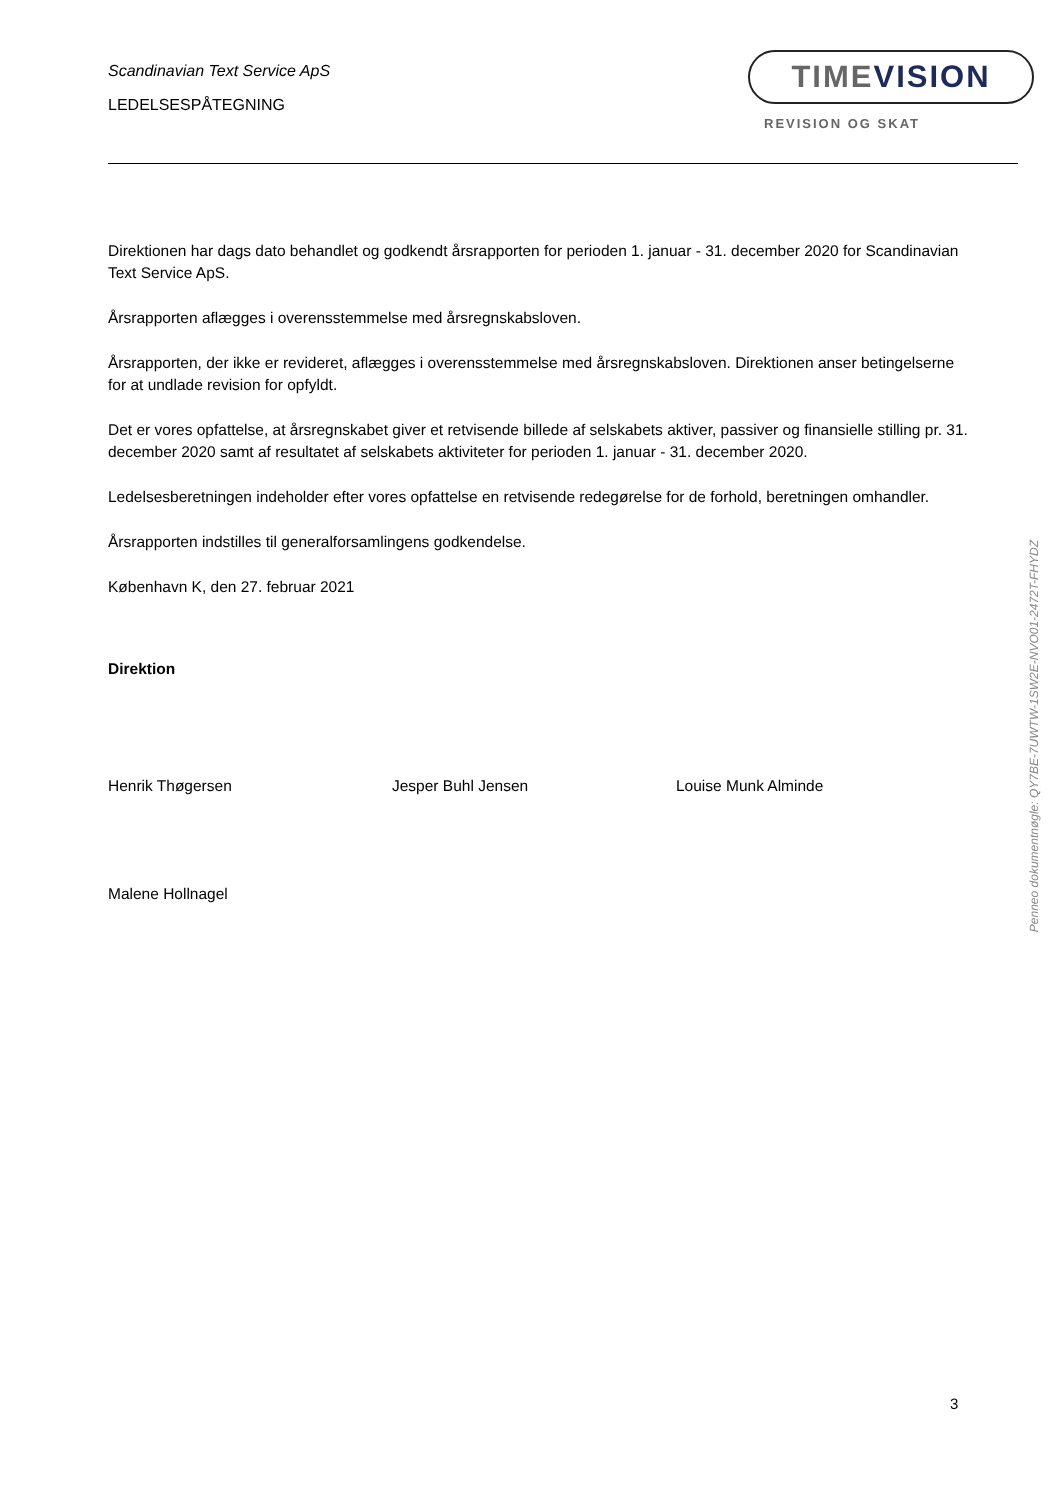Scandinavian Text Service ApS
LEDELSESPÅTEGNING
TIMEVISION
REVISION OG SKAT
Direktionen har dags dato behandlet og godkendt årsrapporten for perioden 1. januar - 31. december 2020 for Scandinavian Text Service ApS.
Årsrapporten aflægges i overensstemmelse med årsregnskabsloven.
Årsrapporten, der ikke er revideret, aflægges i overensstemmelse med årsregnskabsloven. Direktionen anser betingelserne for at undlade revision for opfyldt.
Det er vores opfattelse, at årsregnskabet giver et retvisende billede af selskabets aktiver, passiver og finansielle stilling pr. 31. december 2020 samt af resultatet af selskabets aktiviteter for perioden 1. januar - 31. december 2020.
Ledelsesberetningen indeholder efter vores opfattelse en retvisende redegørelse for de forhold, beretningen omhandler.
Årsrapporten indstilles til generalforsamlingens godkendelse.
København K, den 27. februar 2021
Direktion
Henrik Thøgersen Jesper Buhl Jensen Louise Munk Alminde
Malene Hollnagel
3
Penneo dokumentnøgle: QY7BE-7UWTW-1SW2E-NVO01-2472T-FHYDZ